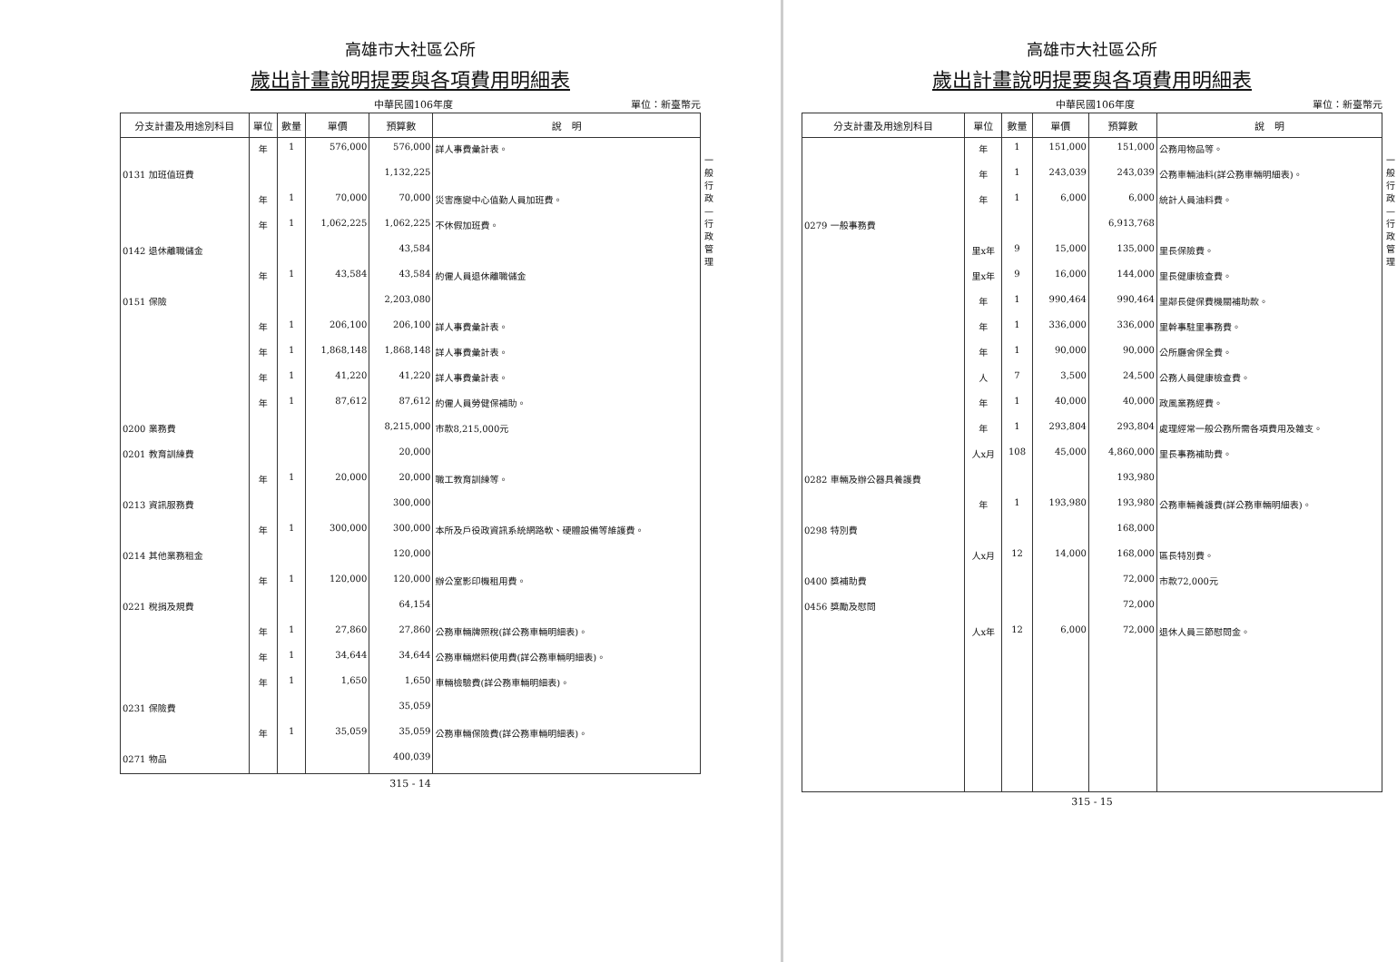高雄市大社區公所
歲出計畫說明提要與各項費用明細表
中華民國106年度 單位：新臺幣元
| 分支計畫及用途別科目 | 單位 | 數量 | 單價 | 預算數 | 說 明 |
| --- | --- | --- | --- | --- | --- |
| | 年 | 1 | 576,000 | 576,000 | 詳人事費彙計表。 |
| 0131 加班值班費 | | | | 1,132,225 | |
| | 年 | 1 | 70,000 | 70,000 | 災害應變中心值勤人員加班費。 |
| | 年 | 1 | 1,062,225 | 1,062,225 | 不休假加班費。 |
| 0142 退休離職儲金 | | | | 43,584 | |
| | 年 | 1 | 43,584 | 43,584 | 約僱人員退休離職儲金 |
| 0151 保險 | | | | 2,203,080 | |
| | 年 | 1 | 206,100 | 206,100 | 詳人事費彙計表。 |
| | 年 | 1 | 1,868,148 | 1,868,148 | 詳人事費彙計表。 |
| | 年 | 1 | 41,220 | 41,220 | 詳人事費彙計表。 |
| | 年 | 1 | 87,612 | 87,612 | 約僱人員勞健保補助。 |
| 0200 業務費 | | | | 8,215,000 | 市款8,215,000元 |
| 0201 教育訓練費 | | | | 20,000 | |
| | 年 | 1 | 20,000 | 20,000 | 職工教育訓練等。 |
| 0213 資訊服務費 | | | | 300,000 | |
| | 年 | 1 | 300,000 | 300,000 | 本所及戶役政資訊系統網路軟、硬體設備等維護費。 |
| 0214 其他業務租金 | | | | 120,000 | |
| | 年 | 1 | 120,000 | 120,000 | 辦公室影印機租用費。 |
| 0221 稅捐及規費 | | | | 64,154 | |
| | 年 | 1 | 27,860 | 27,860 | 公務車輛牌照稅(詳公務車輛明細表)。 |
| | 年 | 1 | 34,644 | 34,644 | 公務車輛燃料使用費(詳公務車輛明細表)。 |
| | 年 | 1 | 1,650 | 1,650 | 車輛檢驗費(詳公務車輛明細表)。 |
| 0231 保險費 | | | | 35,059 | |
| | 年 | 1 | 35,059 | 35,059 | 公務車輛保險費(詳公務車輛明細表)。 |
| 0271 物品 | | | | 400,039 | |
315 - 14
一般行政—行政管理
高雄市大社區公所
歲出計畫說明提要與各項費用明細表
中華民國106年度 單位：新臺幣元
| 分支計畫及用途別科目 | 單位 | 數量 | 單價 | 預算數 | 說 明 |
| --- | --- | --- | --- | --- | --- |
| | 年 | 1 | 151,000 | 151,000 | 公務用物品等。 |
| | 年 | 1 | 243,039 | 243,039 | 公務車輛油料(詳公務車輛明細表)。 |
| | 年 | 1 | 6,000 | 6,000 | 統計人員油料費。 |
| 0279 一般事務費 | | | | 6,913,768 | |
| | 里x年 | 9 | 15,000 | 135,000 | 里長保險費。 |
| | 里x年 | 9 | 16,000 | 144,000 | 里長健康檢查費。 |
| | 年 | 1 | 990,464 | 990,464 | 里鄰長健保費機關補助款。 |
| | 年 | 1 | 336,000 | 336,000 | 里幹事駐里事務費。 |
| | 年 | 1 | 90,000 | 90,000 | 公所廳舍保全費。 |
| | 人 | 7 | 3,500 | 24,500 | 公務人員健康檢查費。 |
| | 年 | 1 | 40,000 | 40,000 | 政風業務經費。 |
| | 年 | 1 | 293,804 | 293,804 | 處理經常一般公務所需各項費用及雜支。 |
| | 人x月 | 108 | 45,000 | 4,860,000 | 里長事務補助費。 |
| 0282 車輛及辦公器具養護費 | | | | 193,980 | |
| | 年 | 1 | 193,980 | 193,980 | 公務車輛養護費(詳公務車輛明細表)。 |
| 0298 特別費 | | | | 168,000 | |
| | 人x月 | 12 | 14,000 | 168,000 | 區長特別費。 |
| 0400 獎補助費 | | | | 72,000 | 市款72,000元 |
| 0456 獎勵及慰問 | | | | 72,000 | |
| | 人x年 | 12 | 6,000 | 72,000 | 退休人員三節慰問金。 |
315 - 15
一般行政—行政管理